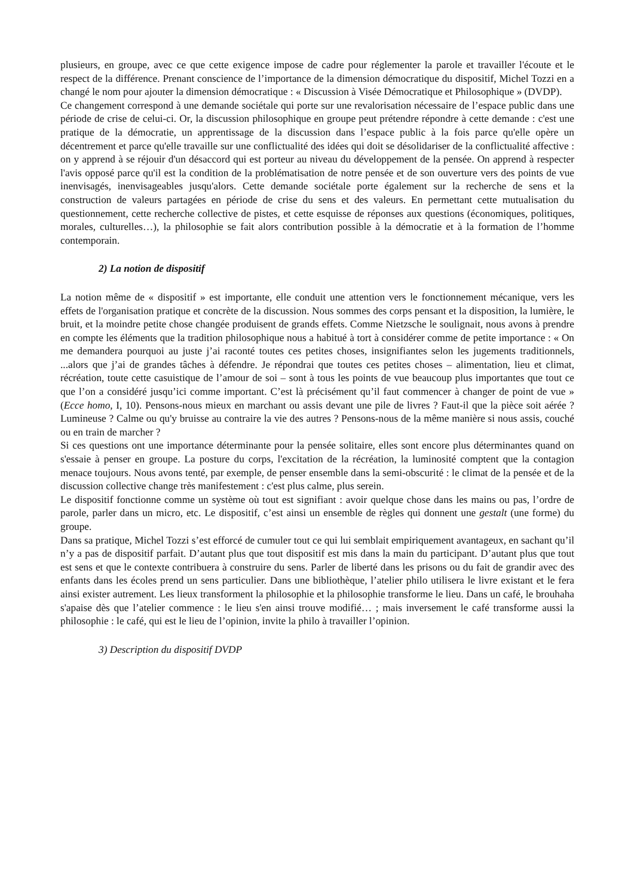plusieurs, en groupe, avec ce que cette exigence impose de cadre pour réglementer la parole et travailler l'écoute et le respect de la différence. Prenant conscience de l’importance de la dimension démocratique du dispositif, Michel Tozzi en a changé le nom pour ajouter la dimension démocratique : « Discussion à Visée Démocratique et Philosophique » (DVDP).
Ce changement correspond à une demande sociétale qui porte sur une revalorisation nécessaire de l’espace public dans une période de crise de celui-ci. Or, la discussion philosophique en groupe peut prétendre répondre à cette demande : c'est une pratique de la démocratie, un apprentissage de la discussion dans l’espace public à la fois parce qu'elle opère un décentrement et parce qu'elle travaille sur une conflictualité des idées qui doit se désolidariser de la conflictualité affective : on y apprend à se réjouir d'un désaccord qui est porteur au niveau du développement de la pensée. On apprend à respecter l'avis opposé parce qu'il est la condition de la problématisation de notre pensée et de son ouverture vers des points de vue inenvisagés, inenvisageables jusqu'alors. Cette demande sociétale porte également sur la recherche de sens et la construction de valeurs partagées en période de crise du sens et des valeurs. En permettant cette mutualisation du questionnement, cette recherche collective de pistes, et cette esquisse de réponses aux questions (économiques, politiques, morales, culturelles…), la philosophie se fait alors contribution possible à la démocratie et à la formation de l’homme contemporain.
2) La notion de dispositif
La notion même de « dispositif » est importante, elle conduit une attention vers le fonctionnement mécanique, vers les effets de l'organisation pratique et concrète de la discussion. Nous sommes des corps pensant et la disposition, la lumière, le bruit, et la moindre petite chose changée produisent de grands effets. Comme Nietzsche le soulignait, nous avons à prendre en compte les éléments que la tradition philosophique nous a habitué à tort à considérer comme de petite importance : « On me demandera pourquoi au juste j’ai raconté toutes ces petites choses, insignifiantes selon les jugements traditionnels, ...alors que j’ai de grandes tâches à défendre. Je répondrai que toutes ces petites choses – alimentation, lieu et climat, récréation, toute cette casuistique de l’amour de soi – sont à tous les points de vue beaucoup plus importantes que tout ce que l’on a considéré jusqu’ici comme important. C’est là précisément qu’il faut commencer à changer de point de vue » (Ecce homo, I, 10). Pensons-nous mieux en marchant ou assis devant une pile de livres ? Faut-il que la pièce soit aérée ? Lumineuse ? Calme ou qu'y bruisse au contraire la vie des autres ? Pensons-nous de la même manière si nous assis, couché ou en train de marcher ?
Si ces questions ont une importance déterminante pour la pensée solitaire, elles sont encore plus déterminantes quand on s'essaie à penser en groupe. La posture du corps, l'excitation de la récréation, la luminosité comptent que la contagion menace toujours. Nous avons tenté, par exemple, de penser ensemble dans la semi-obscurité : le climat de la pensée et de la discussion collective change très manifestement : c'est plus calme, plus serein.
Le dispositif fonctionne comme un système où tout est signifiant : avoir quelque chose dans les mains ou pas, l’ordre de parole, parler dans un micro, etc. Le dispositif, c’est ainsi un ensemble de règles qui donnent une gestalt (une forme) du groupe.
Dans sa pratique, Michel Tozzi s’est efforcé de cumuler tout ce qui lui semblait empiriquement avantageux, en sachant qu’il n’y a pas de dispositif parfait. D’autant plus que tout dispositif est mis dans la main du participant. D’autant plus que tout est sens et que le contexte contribuera à construire du sens. Parler de liberté dans les prisons ou du fait de grandir avec des enfants dans les écoles prend un sens particulier. Dans une bibliothèque, l’atelier philo utilisera le livre existant et le fera ainsi exister autrement. Les lieux transforment la philosophie et la philosophie transforme le lieu. Dans un café, le brouhaha s'apaise dès que l’atelier commence : le lieu s'en ainsi trouve modifié… ; mais inversement le café transforme aussi la philosophie : le café, qui est le lieu de l’opinion, invite la philo à travailler l’opinion.
3) Description du dispositif DVDP